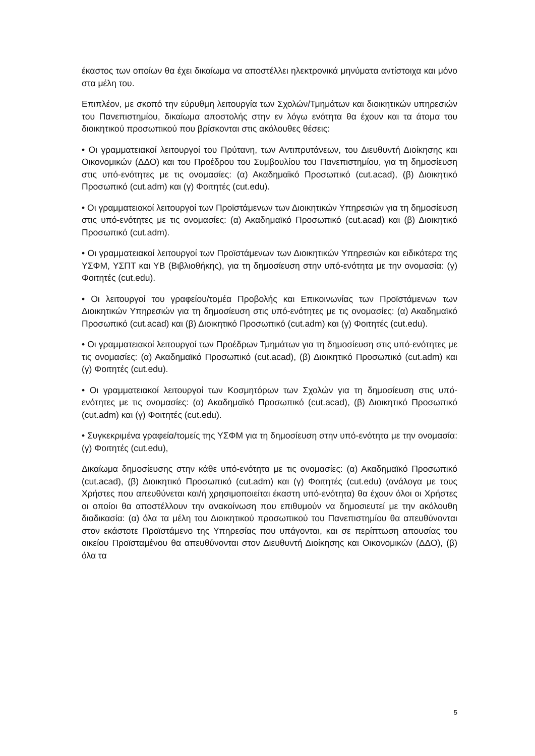έκαστος των οποίων θα έχει δικαίωμα να αποστέλλει ηλεκτρονικά μηνύματα αντίστοιχα και μόνο στα μέλη του.
Επιπλέον, με σκοπό την εύρυθμη λειτουργία των Σχολών/Τμημάτων και διοικητικών υπηρεσιών του Πανεπιστημίου, δικαίωμα αποστολής στην εν λόγω ενότητα θα έχουν και τα άτομα του διοικητικού προσωπικού που βρίσκονται στις ακόλουθες θέσεις:
• Οι γραμματειακοί λειτουργοί του Πρύτανη, των Αντιπρυτάνεων, του Διευθυντή Διοίκησης και Οικονομικών (ΔΔΟ) και του Προέδρου του Συμβουλίου του Πανεπιστημίου, για τη δημοσίευση στις υπό-ενότητες με τις ονομασίες: (α) Ακαδημαϊκό Προσωπικό (cut.acad), (β) Διοικητικό Προσωπικό (cut.adm) και (γ) Φοιτητές (cut.edu).
• Οι γραμματειακοί λειτουργοί των Προϊστάμενων των Διοικητικών Υπηρεσιών για τη δημοσίευση στις υπό-ενότητες με τις ονομασίες: (α) Ακαδημαϊκό Προσωπικό (cut.acad) και (β) Διοικητικό Προσωπικό (cut.adm).
• Οι γραμματειακοί λειτουργοί των Προϊστάμενων των Διοικητικών Υπηρεσιών και ειδικότερα της ΥΣΦΜ, ΥΣΠΤ και ΥΒ (Βιβλιοθήκης), για τη δημοσίευση στην υπό-ενότητα με την ονομασία: (γ) Φοιτητές (cut.edu).
• Οι λειτουργοί του γραφείου/τομέα Προβολής και Επικοινωνίας των Προϊστάμενων των Διοικητικών Υπηρεσιών για τη δημοσίευση στις υπό-ενότητες με τις ονομασίες: (α) Ακαδημαϊκό Προσωπικό (cut.acad) και (β) Διοικητικό Προσωπικό (cut.adm) και (γ) Φοιτητές (cut.edu).
• Οι γραμματειακοί λειτουργοί των Προέδρων Τμημάτων για τη δημοσίευση στις υπό-ενότητες με τις ονομασίες: (α) Ακαδημαϊκό Προσωπικό (cut.acad), (β) Διοικητικό Προσωπικό (cut.adm) και (γ) Φοιτητές (cut.edu).
• Οι γραμματειακοί λειτουργοί των Κοσμητόρων των Σχολών για τη δημοσίευση στις υπό-ενότητες με τις ονομασίες: (α) Ακαδημαϊκό Προσωπικό (cut.acad), (β) Διοικητικό Προσωπικό (cut.adm) και (γ) Φοιτητές (cut.edu).
• Συγκεκριμένα γραφεία/τομείς της ΥΣΦΜ για τη δημοσίευση στην υπό-ενότητα με την ονομασία: (γ) Φοιτητές (cut.edu),
Δικαίωμα δημοσίευσης στην κάθε υπό-ενότητα με τις ονομασίες: (α) Ακαδημαϊκό Προσωπικό (cut.acad), (β) Διοικητικό Προσωπικό (cut.adm) και (γ) Φοιτητές (cut.edu) (ανάλογα με τους Χρήστες που απευθύνεται και/ή χρησιμοποιείται έκαστη υπό-ενότητα) θα έχουν όλοι οι Χρήστες οι οποίοι θα αποστέλλουν την ανακοίνωση που επιθυμούν να δημοσιευτεί με την ακόλουθη διαδικασία: (α) όλα τα μέλη του Διοικητικού προσωπικού του Πανεπιστημίου θα απευθύνονται στον εκάστοτε Προϊστάμενο της Υπηρεσίας που υπάγονται, και σε περίπτωση απουσίας του οικείου Προϊσταμένου θα απευθύνονται στον Διευθυντή Διοίκησης και Οικονομικών (ΔΔΟ), (β) όλα τα
5